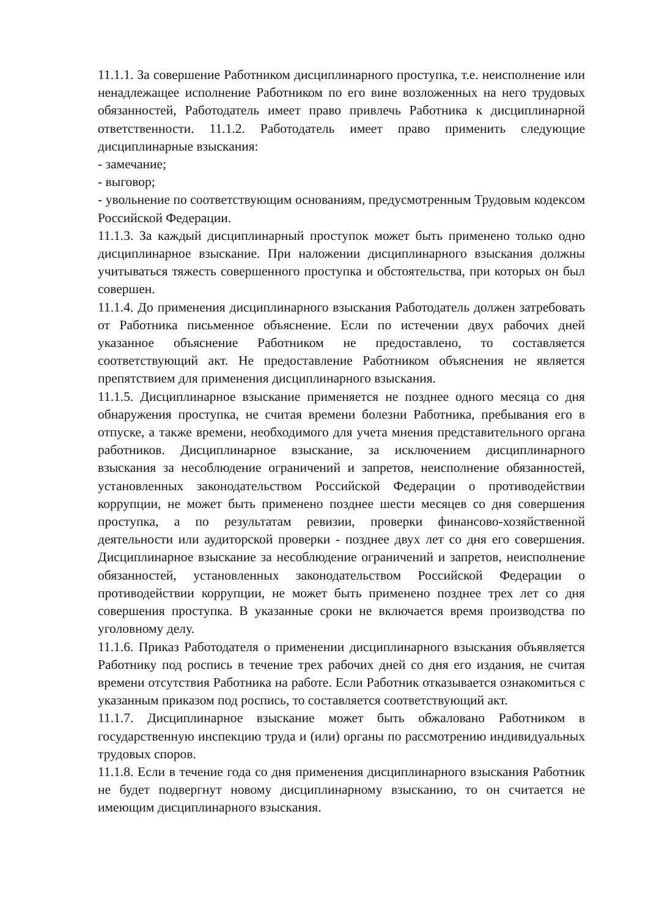11.1.1. За совершение Работником дисциплинарного проступка, т.е. неисполнение или ненадлежащее исполнение Работником по его вине возложенных на него трудовых обязанностей, Работодатель имеет право привлечь Работника к дисциплинарной ответственности. 11.1.2. Работодатель имеет право применить следующие дисциплинарные взыскания:
- замечание;
- выговор;
- увольнение по соответствующим основаниям, предусмотренным Трудовым кодексом Российской Федерации.
11.1.3. За каждый дисциплинарный проступок может быть применено только одно дисциплинарное взыскание. При наложении дисциплинарного взыскания должны учитываться тяжесть совершенного проступка и обстоятельства, при которых он был совершен.
11.1.4. До применения дисциплинарного взыскания Работодатель должен затребовать от Работника письменное объяснение. Если по истечении двух рабочих дней указанное объяснение Работником не предоставлено, то составляется соответствующий акт. Не предоставление Работником объяснения не является препятствием для применения дисциплинарного взыскания.
11.1.5. Дисциплинарное взыскание применяется не позднее одного месяца со дня обнаружения проступка, не считая времени болезни Работника, пребывания его в отпуске, а также времени, необходимого для учета мнения представительного органа работников. Дисциплинарное взыскание, за исключением дисциплинарного взыскания за несоблюдение ограничений и запретов, неисполнение обязанностей, установленных законодательством Российской Федерации о противодействии коррупции, не может быть применено позднее шести месяцев со дня совершения проступка, а по результатам ревизии, проверки финансово-хозяйственной деятельности или аудиторской проверки - позднее двух лет со дня его совершения. Дисциплинарное взыскание за несоблюдение ограничений и запретов, неисполнение обязанностей, установленных законодательством Российской Федерации о противодействии коррупции, не может быть применено позднее трех лет со дня совершения проступка. В указанные сроки не включается время производства по уголовному делу.
11.1.6. Приказ Работодателя о применении дисциплинарного взыскания объявляется Работнику под роспись в течение трех рабочих дней со дня его издания, не считая времени отсутствия Работника на работе. Если Работник отказывается ознакомиться с указанным приказом под роспись, то составляется соответствующий акт.
11.1.7. Дисциплинарное взыскание может быть обжаловано Работником в государственную инспекцию труда и (или) органы по рассмотрению индивидуальных трудовых споров.
11.1.8. Если в течение года со дня применения дисциплинарного взыскания Работник не будет подвергнут новому дисциплинарному взысканию, то он считается не имеющим дисциплинарного взыскания.